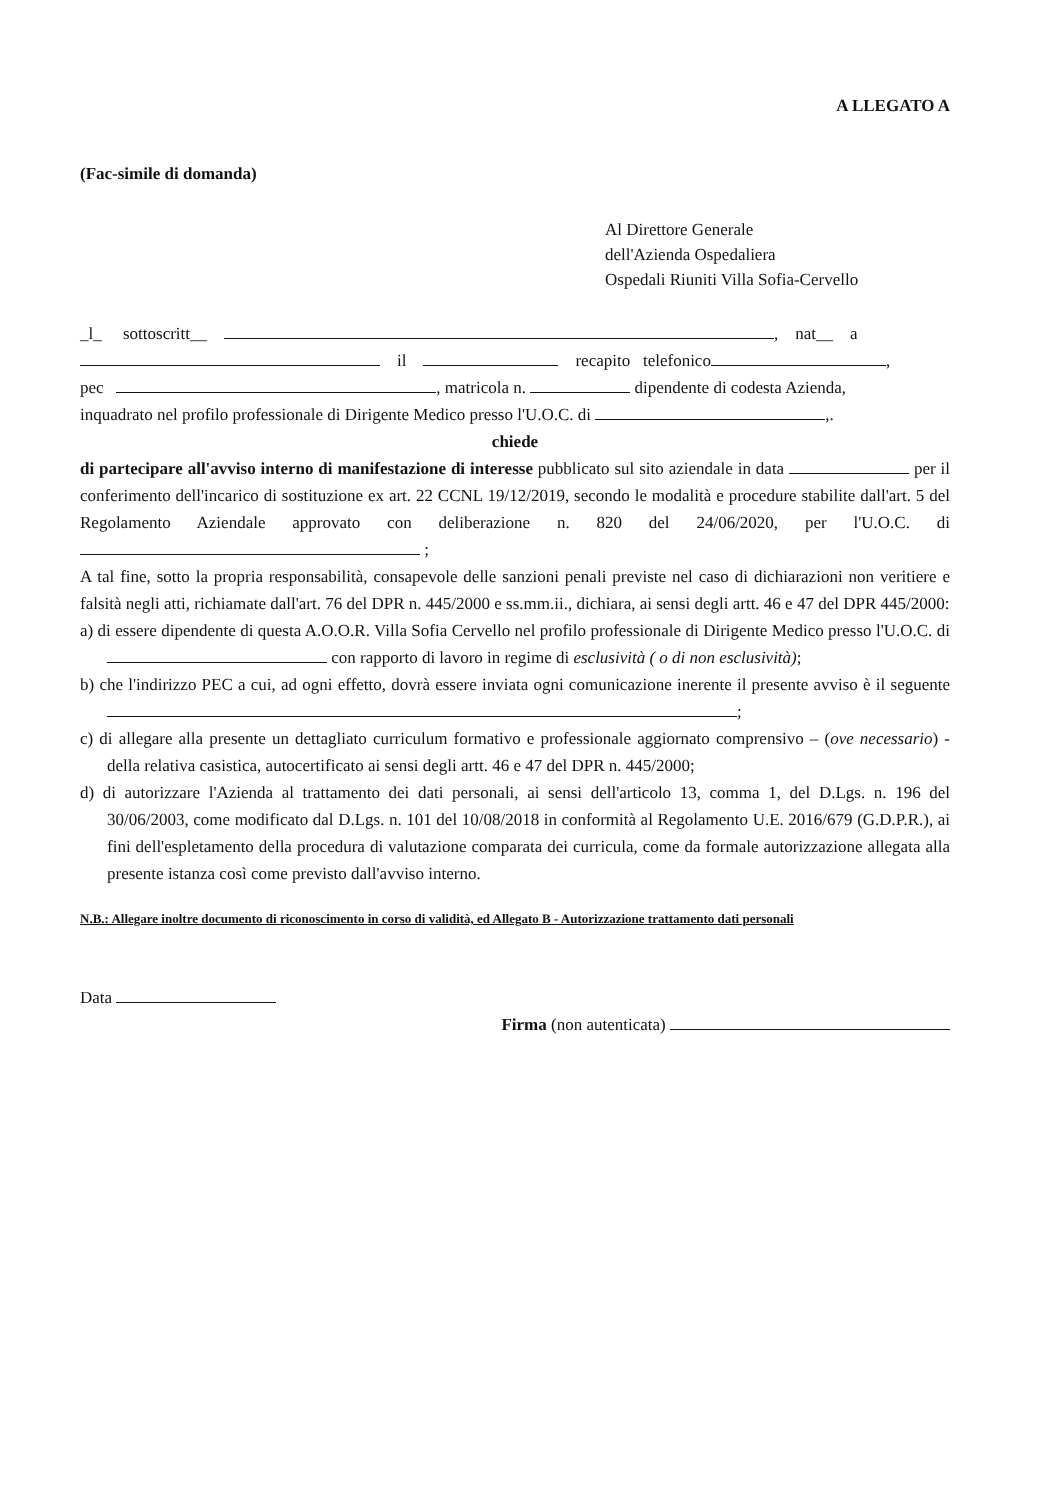A LLEGATO A
(Fac-simile di domanda)
Al Direttore Generale
dell'Azienda Ospedaliera
Ospedali Riuniti Villa Sofia-Cervello
_l_ sottoscritt__ , nat__ a
il recapito telefonico ,
pec , matricola n. dipendente di codesta Azienda,
inquadrato nel profilo professionale di Dirigente Medico presso l'U.O.C. di ,.
chiede
di partecipare all'avviso interno di manifestazione di interesse pubblicato sul sito aziendale in data per il conferimento dell'incarico di sostituzione ex art. 22 CCNL 19/12/2019, secondo le modalità e procedure stabilite dall'art. 5 del Regolamento Aziendale approvato con deliberazione n. 820 del 24/06/2020, per l'U.O.C. di ;
A tal fine, sotto la propria responsabilità, consapevole delle sanzioni penali previste nel caso di dichiarazioni non veritiere e falsità negli atti, richiamate dall'art. 76 del DPR n. 445/2000 e ss.mm.ii., dichiara, ai sensi degli artt. 46 e 47 del DPR 445/2000:
a) di essere dipendente di questa A.O.O.R. Villa Sofia Cervello nel profilo professionale di Dirigente Medico presso l'U.O.C. di con rapporto di lavoro in regime di esclusività ( o di non esclusività);
b) che l'indirizzo PEC a cui, ad ogni effetto, dovrà essere inviata ogni comunicazione inerente il presente avviso è il seguente ;
c) di allegare alla presente un dettagliato curriculum formativo e professionale aggiornato comprensivo – (ove necessario) - della relativa casistica, autocertificato ai sensi degli artt. 46 e 47 del DPR n. 445/2000;
d) di autorizzare l'Azienda al trattamento dei dati personali, ai sensi dell'articolo 13, comma 1, del D.Lgs. n. 196 del 30/06/2003, come modificato dal D.Lgs. n. 101 del 10/08/2018 in conformità al Regolamento U.E. 2016/679 (G.D.P.R.), ai fini dell'espletamento della procedura di valutazione comparata dei curricula, come da formale autorizzazione allegata alla presente istanza così come previsto dall'avviso interno.
N.B.: Allegare inoltre documento di riconoscimento in corso di validità, ed Allegato B - Autorizzazione trattamento dati personali
Data
Firma (non autenticata)